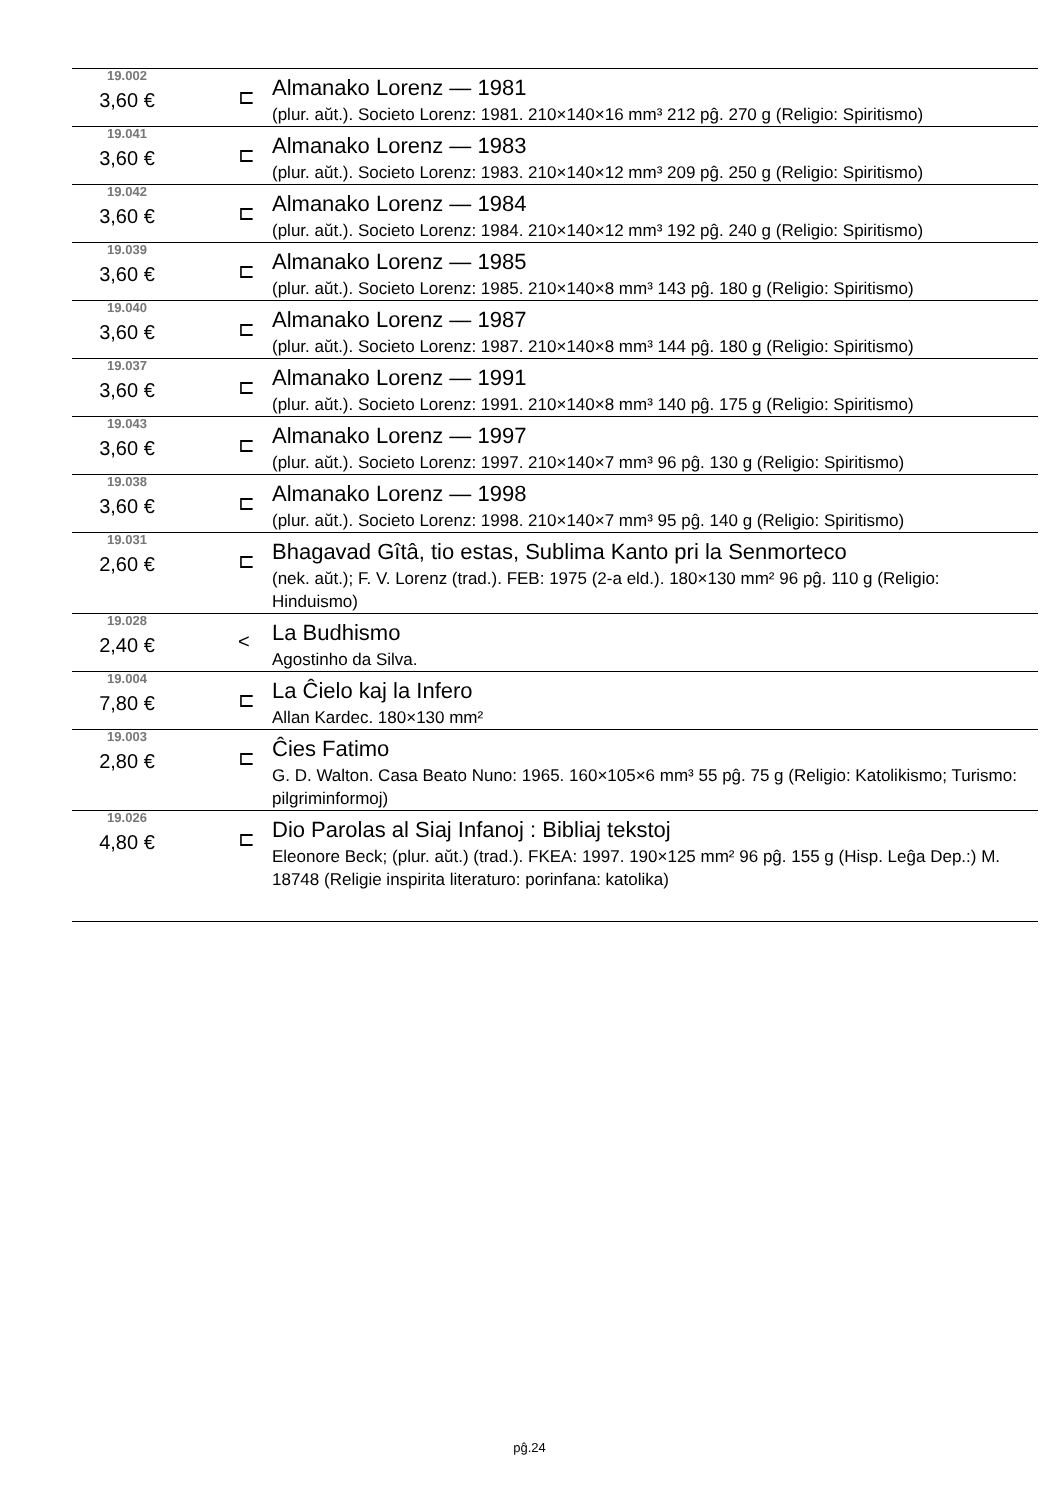| 19.002 3,60 € | ⊏ | Almanako Lorenz — 1981 (plur. aŭt.). Societo Lorenz: 1981. 210×140×16 mm³ 212 pĝ. 270 g (Religio: Spiritismo) |
| 19.041 3,60 € | ⊏ | Almanako Lorenz — 1983 (plur. aŭt.). Societo Lorenz: 1983. 210×140×12 mm³ 209 pĝ. 250 g (Religio: Spiritismo) |
| 19.042 3,60 € | ⊏ | Almanako Lorenz — 1984 (plur. aŭt.). Societo Lorenz: 1984. 210×140×12 mm³ 192 pĝ. 240 g (Religio: Spiritismo) |
| 19.039 3,60 € | ⊏ | Almanako Lorenz — 1985 (plur. aŭt.). Societo Lorenz: 1985. 210×140×8 mm³ 143 pĝ. 180 g (Religio: Spiritismo) |
| 19.040 3,60 € | ⊏ | Almanako Lorenz — 1987 (plur. aŭt.). Societo Lorenz: 1987. 210×140×8 mm³ 144 pĝ. 180 g (Religio: Spiritismo) |
| 19.037 3,60 € | ⊏ | Almanako Lorenz — 1991 (plur. aŭt.). Societo Lorenz: 1991. 210×140×8 mm³ 140 pĝ. 175 g (Religio: Spiritismo) |
| 19.043 3,60 € | ⊏ | Almanako Lorenz — 1997 (plur. aŭt.). Societo Lorenz: 1997. 210×140×7 mm³ 96 pĝ. 130 g (Religio: Spiritismo) |
| 19.038 3,60 € | ⊏ | Almanako Lorenz — 1998 (plur. aŭt.). Societo Lorenz: 1998. 210×140×7 mm³ 95 pĝ. 140 g (Religio: Spiritismo) |
| 19.031 2,60 € | ⊏ | Bhagavad Gîtâ, tio estas, Sublima Kanto pri la Senmorteco (nek. aŭt.); F. V. Lorenz (trad.). FEB: 1975 (2-a eld.). 180×130 mm² 96 pĝ. 110 g (Religio: Hinduismo) |
| 19.028 2,40 € | < | La Budhismo Agostinho da Silva. |
| 19.004 7,80 € | ⊏ | La Ĉielo kaj la Infero Allan Kardec. 180×130 mm² |
| 19.003 2,80 € | ⊏ | Ĉies Fatimo G. D. Walton. Casa Beato Nuno: 1965. 160×105×6 mm³ 55 pĝ. 75 g (Religio: Katolikismo; Turismo: pilgriminformoj) |
| 19.026 4,80 € | ⊏ | Dio Parolas al Siaj Infanoj : Bibliaj tekstoj Eleonore Beck; (plur. aŭt.) (trad.). FKEA: 1997. 190×125 mm² 96 pĝ. 155 g (Hisp. Leĝa Dep.:) M. 18748 (Religie inspirita literaturo: porinfana: katolika) |
pĝ.24